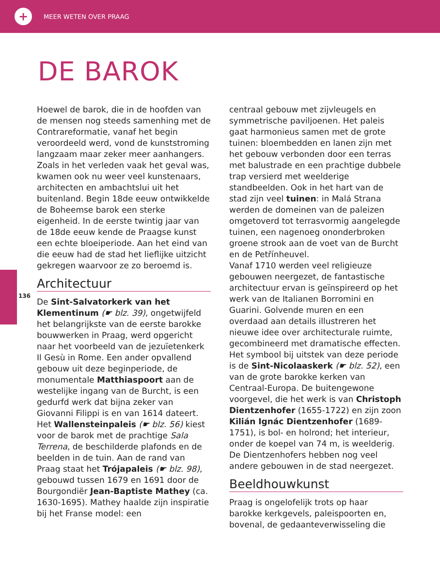+
MEER WETEN OVER PRAAG
DE BAROK
136
Hoewel de barok, die in de hoofden van de mensen nog steeds samenhing met de Contrareformatie, vanaf het begin veroordeeld werd, vond de kunststroming langzaam maar zeker meer aanhangers. Zoals in het verleden vaak het geval was, kwamen ook nu weer veel kunstenaars, architecten en ambachtslui uit het buitenland. Begin 18de eeuw ontwikkelde de Boheemse barok een sterke eigenheid. In de eerste twintig jaar van de 18de eeuw kende de Praagse kunst een echte bloeiperiode. Aan het eind van die eeuw had de stad het lieflijke uitzicht gekregen waarvoor ze zo beroemd is.
Architectuur
De Sint-Salvatorkerk van het Klementinum (☛ blz. 39), ongetwijfeld het belangrijkste van de eerste barokke bouwwerken in Praag, werd opgericht naar het voorbeeld van de jezuïetenkerk Il Gesù in Rome. Een ander opvallend gebouw uit deze beginperiode, de monumentale Matthiaspoort aan de westelijke ingang van de Burcht, is een gedurfd werk dat bijna zeker van Giovanni Filippi is en van 1614 dateert. Het Wallensteinpaleis (☛ blz. 56) kiest voor de barok met de prachtige Sala Terrena, de beschilderde plafonds en de beelden in de tuin. Aan de rand van Praag staat het Trójapaleis (☛ blz. 98), gebouwd tussen 1679 en 1691 door de Bourgondiër Jean-Baptiste Mathey (ca. 1630-1695). Mathey haalde zijn inspiratie bij het Franse model: een
centraal gebouw met zijvleugels en symmetrische paviljoenen. Het paleis gaat harmonieus samen met de grote tuinen: bloembedden en lanen zijn met het gebouw verbonden door een terras met balustrade en een prachtige dubbele trap versierd met weelderige standbeelden. Ook in het hart van de stad zijn veel tuinen: in Malá Strana werden de domeinen van de paleizen omgetoverd tot terrasvormig aangelegde tuinen, een nagenoeg ononderbroken groene strook aan de voet van de Burcht en de Petřínheuvel.
Vanaf 1710 werden veel religieuze gebouwen neergezet, de fantastische architectuur ervan is geïnspireerd op het werk van de Italianen Borromini en Guarini. Golvende muren en een overdaad aan details illustreren het nieuwe idee over architecturale ruimte, gecombineerd met dramatische effecten. Het symbool bij uitstek van deze periode is de Sint-Nicolaaskerk (☛ blz. 52), een van de grote barokke kerken van Centraal-Europa. De buitengewone voorgevel, die het werk is van Christoph Dientzenhofer (1655-1722) en zijn zoon Kilián Ignác Dientzenhofer (1689-1751), is bol- en holrond; het interieur, onder de koepel van 74 m, is weelderig. De Dientzenhofers hebben nog veel andere gebouwen in de stad neergezet.
Beeldhouwkunst
Praag is ongelofelijk trots op haar barokke kerkgevels, paleispoorten en, bovenal, de gedaanteverwisseling die